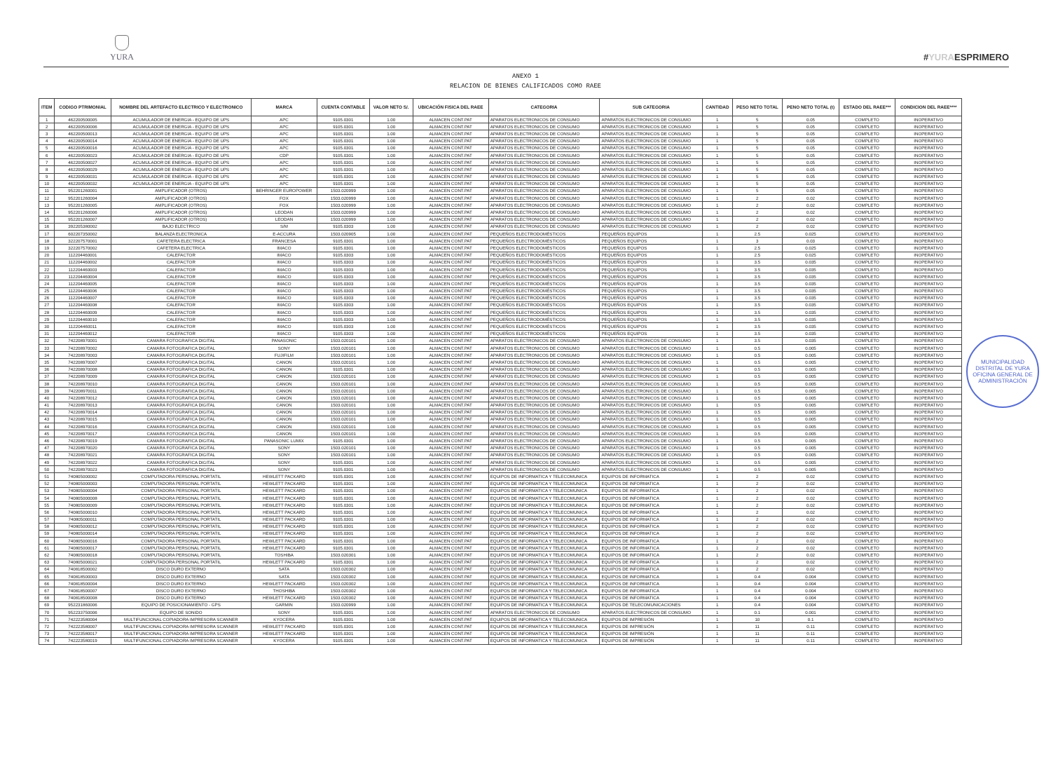YURA
#YURAESPRIMERO
ANEXO 1
RELACION DE BIENES CALIFICADOS COMO RAEE
| ITEM | CODIGO PTRIMONIAL | NOMBRE DEL ARTEFACTO ELECTRICO Y ELECTRONICO | MARCA | CUENTA CONTABLE | VALOR NETO S/. | UBICACIÓN FISICA DEL RAEE | CATEGORIA | SUB CATEGORIA | CANTIDAD | PESO NETO TOTAL | PENO NETO TOTAL (t) | ESTADO DEL RAEE*** | CONDICION DEL RAEE**** |
| --- | --- | --- | --- | --- | --- | --- | --- | --- | --- | --- | --- | --- | --- |
| 1 | 462200500005 | ACUMULADOR DE ENERGIA - EQUIPO DE UPS | APC | 9105.0301 | 1.00 | ALMACEN CONT.PAT | APARATOS ELECTRONICOS DE CONSUMO | APARATOS ELECTRONICOS DE CONSUMO | 1 | 5 | 0.05 | COMPLETO | INOPERATIVO |
| 2 | 462200500006 | ACUMULADOR DE ENERGIA - EQUIPO DE UPS | APC | 9105.0301 | 1.00 | ALMACEN CONT.PAT | APARATOS ELECTRONICOS DE CONSUMO | APARATOS ELECTRONICOS DE CONSUMO | 1 | 5 | 0.05 | COMPLETO | INOPERATIVO |
| 3 | 462200500013 | ACUMULADOR DE ENERGIA - EQUIPO DE UPS | APC | 9105.0301 | 1.00 | ALMACEN CONT.PAT | APARATOS ELECTRONICOS DE CONSUMO | APARATOS ELECTRONICOS DE CONSUMO | 1 | 5 | 0.05 | COMPLETO | INOPERATIVO |
| 4 | 462200500014 | ACUMULADOR DE ENERGIA - EQUIPO DE UPS | APC | 9105.0301 | 1.00 | ALMACEN CONT.PAT | APARATOS ELECTRONICOS DE CONSUMO | APARATOS ELECTRONICOS DE CONSUMO | 1 | 5 | 0.05 | COMPLETO | INOPERATIVO |
| 5 | 462200500016 | ACUMULADOR DE ENERGIA - EQUIPO DE UPS | APC | 9105.0301 | 1.00 | ALMACEN CONT.PAT | APARATOS ELECTRONICOS DE CONSUMO | APARATOS ELECTRONICOS DE CONSUMO | 1 | 5 | 0.05 | COMPLETO | INOPERATIVO |
| 6 | 462200500023 | ACUMULADOR DE ENERGIA - EQUIPO DE UPS | CDP | 9105.0301 | 1.00 | ALMACEN CONT.PAT | APARATOS ELECTRONICOS DE CONSUMO | APARATOS ELECTRONICOS DE CONSUMO | 1 | 5 | 0.05 | COMPLETO | INOPERATIVO |
| 7 | 462200500027 | ACUMULADOR DE ENERGIA - EQUIPO DE UPS | APC | 9105.0301 | 1.00 | ALMACEN CONT.PAT | APARATOS ELECTRONICOS DE CONSUMO | APARATOS ELECTRONICOS DE CONSUMO | 1 | 5 | 0.05 | COMPLETO | INOPERATIVO |
| 8 | 462200500029 | ACUMULADOR DE ENERGIA - EQUIPO DE UPS | APC | 9105.0301 | 1.00 | ALMACEN CONT.PAT | APARATOS ELECTRONICOS DE CONSUMO | APARATOS ELECTRONICOS DE CONSUMO | 1 | 5 | 0.05 | COMPLETO | INOPERATIVO |
| 9 | 462200500031 | ACUMULADOR DE ENERGIA - EQUIPO DE UPS | APC | 9105.0301 | 1.00 | ALMACEN CONT.PAT | APARATOS ELECTRONICOS DE CONSUMO | APARATOS ELECTRONICOS DE CONSUMO | 1 | 5 | 0.05 | COMPLETO | INOPERATIVO |
| 10 | 462200500032 | ACUMULADOR DE ENERGIA - EQUIPO DE UPS | APC | 9105.0301 | 1.00 | ALMACEN CONT.PAT | APARATOS ELECTRONICOS DE CONSUMO | APARATOS ELECTRONICOS DE CONSUMO | 1 | 5 | 0.05 | COMPLETO | INOPERATIVO |
| 11 | 952201260001 | AMPLIFICADOR (OTROS) | BEHRINGER EUROPOWER | 1503.020999 | 1.00 | ALMACEN CONT.PAT | APARATOS ELECTRONICOS DE CONSUMO | APARATOS ELECTRONICOS DE CONSUMO | 1 | 5 | 0.05 | COMPLETO | INOPERATIVO |
| 12 | 952201260004 | AMPLIFICADOR (OTROS) | FOX | 1503.020999 | 1.00 | ALMACEN CONT.PAT | APARATOS ELECTRONICOS DE CONSUMO | APARATOS ELECTRONICOS DE CONSUMO | 1 | 2 | 0.02 | COMPLETO | INOPERATIVO |
| 13 | 952201260005 | AMPLIFICADOR (OTROS) | FOX | 1503.020999 | 1.00 | ALMACEN CONT.PAT | APARATOS ELECTRONICOS DE CONSUMO | APARATOS ELECTRONICOS DE CONSUMO | 1 | 2 | 0.02 | COMPLETO | INOPERATIVO |
| 14 | 952201260006 | AMPLIFICADOR (OTROS) | LEODAN | 1503.020999 | 1.00 | ALMACEN CONT.PAT | APARATOS ELECTRONICOS DE CONSUMO | APARATOS ELECTRONICOS DE CONSUMO | 1 | 2 | 0.02 | COMPLETO | INOPERATIVO |
| 15 | 952201260007 | AMPLIFICADOR (OTROS) | LEODAN | 1503.020999 | 1.00 | ALMACEN CONT.PAT | APARATOS ELECTRONICOS DE CONSUMO | APARATOS ELECTRONICOS DE CONSUMO | 1 | 2 | 0.02 | COMPLETO | INOPERATIVO |
| 16 | 392205380002 | BAJO ELECTRICO | S/M | 9105.0303 | 1.00 | ALMACEN CONT.PAT | APARATOS ELECTRONICOS DE CONSUMO | APARATOS ELECTRONICOS DE CONSUMO | 1 | 2 | 0.02 | COMPLETO | INOPERATIVO |
| 17 | 602207350002 | BALANZA ELECTRONICA | E-ACCURA | 1503.020905 | 1.00 | ALMACEN CONT.PAT | PEQUEÑOS ELECTRODOMÉSTICOS | PEQUEÑOS EQUIPOS | 1 | 2.5 | 0.025 | COMPLETO | INOPERATIVO |
| 18 | 322207570001 | CAFETERA ELECTRICA | FRANCESA | 9105.0301 | 1.00 | ALMACEN CONT.PAT | PEQUEÑOS ELECTRODOMÉSTICOS | PEQUEÑOS EQUIPOS | 1 | 3 | 0.03 | COMPLETO | INOPERATIVO |
| 19 | 322207570002 | CAFETERA ELECTRICA | IMACO | 9105.0301 | 1.00 | ALMACEN CONT.PAT | PEQUEÑOS ELECTRODOMÉSTICOS | PEQUEÑOS EQUIPOS | 1 | 2.5 | 0.025 | COMPLETO | INOPERATIVO |
| 20 | 112204460001 | CALEFACTOR | IMACO | 9105.0303 | 1.00 | ALMACEN CONT.PAT | PEQUEÑOS ELECTRODOMÉSTICOS | PEQUEÑOS EQUIPOS | 1 | 2.5 | 0.025 | COMPLETO | INOPERATIVO |
| 21 | 112204460002 | CALEFACTOR | IMACO | 9105.0303 | 1.00 | ALMACEN CONT.PAT | PEQUEÑOS ELECTRODOMÉSTICOS | PEQUEÑOS EQUIPOS | 1 | 3.5 | 0.035 | COMPLETO | INOPERATIVO |
| 22 | 112204460003 | CALEFACTOR | IMACO | 9105.0303 | 1.00 | ALMACEN CONT.PAT | PEQUEÑOS ELECTRODOMÉSTICOS | PEQUEÑOS EQUIPOS | 1 | 3.5 | 0.035 | COMPLETO | INOPERATIVO |
| 23 | 112204460004 | CALEFACTOR | IMACO | 9105.0303 | 1.00 | ALMACEN CONT.PAT | PEQUEÑOS ELECTRODOMÉSTICOS | PEQUEÑOS EQUIPOS | 1 | 3.5 | 0.035 | COMPLETO | INOPERATIVO |
| 24 | 112204460005 | CALEFACTOR | IMACO | 9105.0303 | 1.00 | ALMACEN CONT.PAT | PEQUEÑOS ELECTRODOMÉSTICOS | PEQUEÑOS EQUIPOS | 1 | 3.5 | 0.035 | COMPLETO | INOPERATIVO |
| 25 | 112204460006 | CALEFACTOR | IMACO | 9105.0303 | 1.00 | ALMACEN CONT.PAT | PEQUEÑOS ELECTRODOMÉSTICOS | PEQUEÑOS EQUIPOS | 1 | 3.5 | 0.035 | COMPLETO | INOPERATIVO |
| 26 | 112204460007 | CALEFACTOR | IMACO | 9105.0303 | 1.00 | ALMACEN CONT.PAT | PEQUEÑOS ELECTRODOMÉSTICOS | PEQUEÑOS EQUIPOS | 1 | 3.5 | 0.035 | COMPLETO | INOPERATIVO |
| 27 | 112204460008 | CALEFACTOR | IMACO | 9105.0303 | 1.00 | ALMACEN CONT.PAT | PEQUEÑOS ELECTRODOMÉSTICOS | PEQUEÑOS EQUIPOS | 1 | 3.5 | 0.035 | COMPLETO | INOPERATIVO |
| 28 | 112204460009 | CALEFACTOR | IMACO | 9105.0303 | 1.00 | ALMACEN CONT.PAT | PEQUEÑOS ELECTRODOMÉSTICOS | PEQUEÑOS EQUIPOS | 1 | 3.5 | 0.035 | COMPLETO | INOPERATIVO |
| 29 | 112204460010 | CALEFACTOR | IMACO | 9105.0303 | 1.00 | ALMACEN CONT.PAT | PEQUEÑOS ELECTRODOMÉSTICOS | PEQUEÑOS EQUIPOS | 1 | 3.5 | 0.035 | COMPLETO | INOPERATIVO |
| 30 | 112204460011 | CALEFACTOR | IMACO | 9105.0303 | 1.00 | ALMACEN CONT.PAT | PEQUEÑOS ELECTRODOMÉSTICOS | PEQUEÑOS EQUIPOS | 1 | 3.5 | 0.035 | COMPLETO | INOPERATIVO |
| 31 | 112204460012 | CALEFACTOR | IMACO | 9105.0303 | 1.00 | ALMACEN CONT.PAT | PEQUEÑOS ELECTRODOMÉSTICOS | PEQUEÑOS EQUIPOS | 1 | 3.5 | 0.035 | COMPLETO | INOPERATIVO |
| 32 | 742208970001 | CAMARA FOTOGRAFICA DIGITAL | PANASONIC | 1503.020101 | 1.00 | ALMACEN CONT.PAT | APARATOS ELECTRONICOS DE CONSUMO | APARATOS ELECTRONICOS DE CONSUMO | 1 | 3.5 | 0.035 | COMPLETO | INOPERATIVO |
| 33 | 742208970002 | CAMARA FOTOGRAFICA DIGITAL | SONY | 1503.020101 | 1.00 | ALMACEN CONT.PAT | APARATOS ELECTRONICOS DE CONSUMO | APARATOS ELECTRONICOS DE CONSUMO | 1 | 0.5 | 0.005 | COMPLETO | INOPERATIVO |
| 34 | 742208970003 | CAMARA FOTOGRAFICA DIGITAL | FUJIFILM | 1503.020101 | 1.00 | ALMACEN CONT.PAT | APARATOS ELECTRONICOS DE CONSUMO | APARATOS ELECTRONICOS DE CONSUMO | 1 | 0.5 | 0.005 | COMPLETO | INOPERATIVO |
| 35 | 742208970007 | CAMARA FOTOGRAFICA DIGITAL | CANON | 1503.020101 | 1.00 | ALMACEN CONT.PAT | APARATOS ELECTRONICOS DE CONSUMO | APARATOS ELECTRONICOS DE CONSUMO | 1 | 0.5 | 0.005 | COMPLETO | INOPERATIVO |
| 36 | 742208970008 | CAMARA FOTOGRAFICA DIGITAL | CANON | 9105.0301 | 1.00 | ALMACEN CONT.PAT | APARATOS ELECTRONICOS DE CONSUMO | APARATOS ELECTRONICOS DE CONSUMO | 1 | 0.5 | 0.005 | COMPLETO | INOPERATIVO |
| 37 | 742208970009 | CAMARA FOTOGRAFICA DIGITAL | CANON | 1503.020101 | 1.00 | ALMACEN CONT.PAT | APARATOS ELECTRONICOS DE CONSUMO | APARATOS ELECTRONICOS DE CONSUMO | 1 | 0.5 | 0.005 | COMPLETO | INOPERATIVO |
| 38 | 742208970010 | CAMARA FOTOGRAFICA DIGITAL | CANON | 1503.020101 | 1.00 | ALMACEN CONT.PAT | APARATOS ELECTRONICOS DE CONSUMO | APARATOS ELECTRONICOS DE CONSUMO | 1 | 0.5 | 0.005 | COMPLETO | INOPERATIVO |
| 39 | 742208970011 | CAMARA FOTOGRAFICA DIGITAL | CANON | 1503.020101 | 1.00 | ALMACEN CONT.PAT | APARATOS ELECTRONICOS DE CONSUMO | APARATOS ELECTRONICOS DE CONSUMO | 1 | 0.5 | 0.005 | COMPLETO | INOPERATIVO |
| 40 | 742208970012 | CAMARA FOTOGRAFICA DIGITAL | CANON | 1503.020101 | 1.00 | ALMACEN CONT.PAT | APARATOS ELECTRONICOS DE CONSUMO | APARATOS ELECTRONICOS DE CONSUMO | 1 | 0.5 | 0.005 | COMPLETO | INOPERATIVO |
| 41 | 742208970013 | CAMARA FOTOGRAFICA DIGITAL | CANON | 1503.020101 | 1.00 | ALMACEN CONT.PAT | APARATOS ELECTRONICOS DE CONSUMO | APARATOS ELECTRONICOS DE CONSUMO | 1 | 0.5 | 0.005 | COMPLETO | INOPERATIVO |
| 42 | 742208970014 | CAMARA FOTOGRAFICA DIGITAL | CANON | 1503.020101 | 1.00 | ALMACEN CONT.PAT | APARATOS ELECTRONICOS DE CONSUMO | APARATOS ELECTRONICOS DE CONSUMO | 1 | 0.5 | 0.005 | COMPLETO | INOPERATIVO |
| 43 | 742208970015 | CAMARA FOTOGRAFICA DIGITAL | CANON | 1503.020101 | 1.00 | ALMACEN CONT.PAT | APARATOS ELECTRONICOS DE CONSUMO | APARATOS ELECTRONICOS DE CONSUMO | 1 | 0.5 | 0.005 | COMPLETO | INOPERATIVO |
| 44 | 742208970016 | CAMARA FOTOGRAFICA DIGITAL | CANON | 1503.020101 | 1.00 | ALMACEN CONT.PAT | APARATOS ELECTRONICOS DE CONSUMO | APARATOS ELECTRONICOS DE CONSUMO | 1 | 0.5 | 0.005 | COMPLETO | INOPERATIVO |
| 45 | 742208970017 | CAMARA FOTOGRAFICA DIGITAL | CANON | 1503.020101 | 1.00 | ALMACEN CONT.PAT | APARATOS ELECTRONICOS DE CONSUMO | APARATOS ELECTRONICOS DE CONSUMO | 1 | 0.5 | 0.005 | COMPLETO | INOPERATIVO |
| 46 | 742208970019 | CAMARA FOTOGRAFICA DIGITAL | PANASONIC LUMIX | 9105.0301 | 1.00 | ALMACEN CONT.PAT | APARATOS ELECTRONICOS DE CONSUMO | APARATOS ELECTRONICOS DE CONSUMO | 1 | 0.5 | 0.005 | COMPLETO | INOPERATIVO |
| 47 | 742208970020 | CAMARA FOTOGRAFICA DIGITAL | SONY | 1503.020101 | 1.00 | ALMACEN CONT.PAT | APARATOS ELECTRONICOS DE CONSUMO | APARATOS ELECTRONICOS DE CONSUMO | 1 | 0.5 | 0.005 | COMPLETO | INOPERATIVO |
| 48 | 742208970021 | CAMARA FOTOGRAFICA DIGITAL | SONY | 1503.020101 | 1.00 | ALMACEN CONT.PAT | APARATOS ELECTRONICOS DE CONSUMO | APARATOS ELECTRONICOS DE CONSUMO | 1 | 0.5 | 0.005 | COMPLETO | INOPERATIVO |
| 49 | 742208970022 | CAMARA FOTOGRAFICA DIGITAL | SONY | 9105.0301 | 1.00 | ALMACEN CONT.PAT | APARATOS ELECTRONICOS DE CONSUMO | APARATOS ELECTRONICOS DE CONSUMO | 1 | 0.5 | 0.005 | COMPLETO | INOPERATIVO |
| 50 | 742208970023 | CAMARA FOTOGRAFICA DIGITAL | SONY | 9105.0301 | 1.00 | ALMACEN CONT.PAT | APARATOS ELECTRONICOS DE CONSUMO | APARATOS ELECTRONICOS DE CONSUMO | 1 | 0.5 | 0.005 | COMPLETO | INOPERATIVO |
| 51 | 740805000002 | COMPUTADORA PERSONAL PORTATIL | HEWLETT PACKARD | 9105.0301 | 1.00 | ALMACEN CONT.PAT | EQUIPOS DE INFORMATICA Y TELECOMUNICA | EQUIPOS DE INFORMATICA | 1 | 2 | 0.02 | COMPLETO | INOPERATIVO |
| 52 | 740805000003 | COMPUTADORA PERSONAL PORTATIL | HEWLETT PACKARD | 9105.0301 | 1.00 | ALMACEN CONT.PAT | EQUIPOS DE INFORMATICA Y TELECOMUNICA | EQUIPOS DE INFORMATICA | 1 | 2 | 0.02 | COMPLETO | INOPERATIVO |
| 53 | 740805000004 | COMPUTADORA PERSONAL PORTATIL | HEWLETT PACKARD | 9105.0301 | 1.00 | ALMACEN CONT.PAT | EQUIPOS DE INFORMATICA Y TELECOMUNICA | EQUIPOS DE INFORMATICA | 1 | 2 | 0.02 | COMPLETO | INOPERATIVO |
| 54 | 740805000008 | COMPUTADORA PERSONAL PORTATIL | HEWLETT PACKARD | 9105.0301 | 1.00 | ALMACEN CONT.PAT | EQUIPOS DE INFORMATICA Y TELECOMUNICA | EQUIPOS DE INFORMATICA | 1 | 2 | 0.02 | COMPLETO | INOPERATIVO |
| 55 | 740805000009 | COMPUTADORA PERSONAL PORTATIL | HEWLETT PACKARD | 9105.0301 | 1.00 | ALMACEN CONT.PAT | EQUIPOS DE INFORMATICA Y TELECOMUNICA | EQUIPOS DE INFORMATICA | 1 | 2 | 0.02 | COMPLETO | INOPERATIVO |
| 56 | 740805000010 | COMPUTADORA PERSONAL PORTATIL | HEWLETT PACKARD | 9105.0301 | 1.00 | ALMACEN CONT.PAT | EQUIPOS DE INFORMATICA Y TELECOMUNICA | EQUIPOS DE INFORMATICA | 1 | 2 | 0.02 | COMPLETO | INOPERATIVO |
| 57 | 740805000011 | COMPUTADORA PERSONAL PORTATIL | HEWLETT PACKARD | 9105.0301 | 1.00 | ALMACEN CONT.PAT | EQUIPOS DE INFORMATICA Y TELECOMUNICA | EQUIPOS DE INFORMATICA | 1 | 2 | 0.02 | COMPLETO | INOPERATIVO |
| 58 | 740805000012 | COMPUTADORA PERSONAL PORTATIL | HEWLETT PACKARD | 9105.0301 | 1.00 | ALMACEN CONT.PAT | EQUIPOS DE INFORMATICA Y TELECOMUNICA | EQUIPOS DE INFORMATICA | 1 | 2 | 0.02 | COMPLETO | INOPERATIVO |
| 59 | 740805000014 | COMPUTADORA PERSONAL PORTATIL | HEWLETT PACKARD | 9105.0301 | 1.00 | ALMACEN CONT.PAT | EQUIPOS DE INFORMATICA Y TELECOMUNICA | EQUIPOS DE INFORMATICA | 1 | 2 | 0.02 | COMPLETO | INOPERATIVO |
| 60 | 740805000016 | COMPUTADORA PERSONAL PORTATIL | HEWLETT PACKARD | 9105.0301 | 1.00 | ALMACEN CONT.PAT | EQUIPOS DE INFORMATICA Y TELECOMUNICA | EQUIPOS DE INFORMATICA | 1 | 2 | 0.02 | COMPLETO | INOPERATIVO |
| 61 | 740805000017 | COMPUTADORA PERSONAL PORTATIL | HEWLETT PACKARD | 9105.0301 | 1.00 | ALMACEN CONT.PAT | EQUIPOS DE INFORMATICA Y TELECOMUNICA | EQUIPOS DE INFORMATICA | 1 | 2 | 0.02 | COMPLETO | INOPERATIVO |
| 62 | 740805000018 | COMPUTADORA PERSONAL PORTATIL | TOSHIBA | 1503.020301 | 1.00 | ALMACEN CONT.PAT | EQUIPOS DE INFORMATICA Y TELECOMUNICA | EQUIPOS DE INFORMATICA | 1 | 2 | 0.02 | COMPLETO | INOPERATIVO |
| 63 | 740805000021 | COMPUTADORA PERSONAL PORTATIL | HEWLETT PACKARD | 9105.0301 | 1.00 | ALMACEN CONT.PAT | EQUIPOS DE INFORMATICA Y TELECOMUNICA | EQUIPOS DE INFORMATICA | 1 | 2 | 0.02 | COMPLETO | INOPERATIVO |
| 64 | 740818500002 | DISCO DURO EXTERNO | SATA | 1503.020302 | 1.00 | ALMACEN CONT.PAT | EQUIPOS DE INFORMATICA Y TELECOMUNICA | EQUIPOS DE INFORMATICA | 1 | 2 | 0.02 | COMPLETO | INOPERATIVO |
| 65 | 740818500003 | DISCO DURO EXTERNO | SATA | 1503.020302 | 1.00 | ALMACEN CONT.PAT | EQUIPOS DE INFORMATICA Y TELECOMUNICA | EQUIPOS DE INFORMATICA | 1 | 0.4 | 0.004 | COMPLETO | INOPERATIVO |
| 66 | 740818500004 | DISCO DURO EXTERNO | HEWLETT PACKARD | 1503.020302 | 1.00 | ALMACEN CONT.PAT | EQUIPOS DE INFORMATICA Y TELECOMUNICA | EQUIPOS DE INFORMATICA | 1 | 0.4 | 0.004 | COMPLETO | INOPERATIVO |
| 67 | 740818500007 | DISCO DURO EXTERNO | THOSHIBA | 1503.020302 | 1.00 | ALMACEN CONT.PAT | EQUIPOS DE INFORMATICA Y TELECOMUNICA | EQUIPOS DE INFORMATICA | 1 | 0.4 | 0.004 | COMPLETO | INOPERATIVO |
| 68 | 740818500008 | DISCO DURO EXTERNO | HEWLETT PACKARD | 1503.020302 | 1.00 | ALMACEN CONT.PAT | EQUIPOS DE INFORMATICA Y TELECOMUNICA | EQUIPOS DE INFORMATICA | 1 | 0.4 | 0.004 | COMPLETO | INOPERATIVO |
| 69 | 952231860006 | EQUIPO DE POSICIONAMIENTO - GPS | GARMIN | 1503.020999 | 1.00 | ALMACEN CONT.PAT | EQUIPOS DE INFORMATICA Y TELECOMUNICA | EQUIPOS DE TELECOMUNICACIONES | 1 | 0.4 | 0.004 | COMPLETO | INOPERATIVO |
| 70 | 952233750006 | EQUIPO DE SONIDO | SONY | 9105.0301 | 1.00 | ALMACEN CONT.PAT | APARATOS ELECTRONICOS DE CONSUMO | APARATOS ELECTRONICOS DE CONSUMO | 1 | 0.1 | 0.001 | COMPLETO | INOPERATIVO |
| 71 | 742223580004 | MULTIFUNCIONAL COPIADORA IMPRESORA SCANNER | KYOCERA | 9105.0301 | 1.00 | ALMACEN CONT.PAT | EQUIPOS DE INFORMATICA Y TELECOMUNICA | EQUIPOS DE IMPRESIÓN | 1 | 10 | 0.1 | COMPLETO | INOPERATIVO |
| 72 | 742223580007 | MULTIFUNCIONAL COPIADORA IMPRESORA SCANNER | HEWLETT PACKARD | 9105.0301 | 1.00 | ALMACEN CONT.PAT | EQUIPOS DE INFORMATICA Y TELECOMUNICA | EQUIPOS DE IMPRESIÓN | 1 | 11 | 0.11 | COMPLETO | INOPERATIVO |
| 73 | 742223580017 | MULTIFUNCIONAL COPIADORA IMPRESORA SCANNER | HEWLETT PACKARD | 9105.0301 | 1.00 | ALMACEN CONT.PAT | EQUIPOS DE INFORMATICA Y TELECOMUNICA | EQUIPOS DE IMPRESIÓN | 1 | 11 | 0.11 | COMPLETO | INOPERATIVO |
| 74 | 742223580019 | MULTIFUNCIONAL COPIADORA IMPRESORA SCANNER | KYOCERA | 9105.0301 | 1.00 | ALMACEN CONT.PAT | EQUIPOS DE INFORMATICA Y TELECOMUNICA | EQUIPOS DE IMPRESIÓN | 1 | 11 | 0.11 | COMPLETO | INOPERATIVO |
MUNICIPALIDAD DISTRITAL DE YURA
OFICINA GENERAL DE ADMINISTRACIÓN